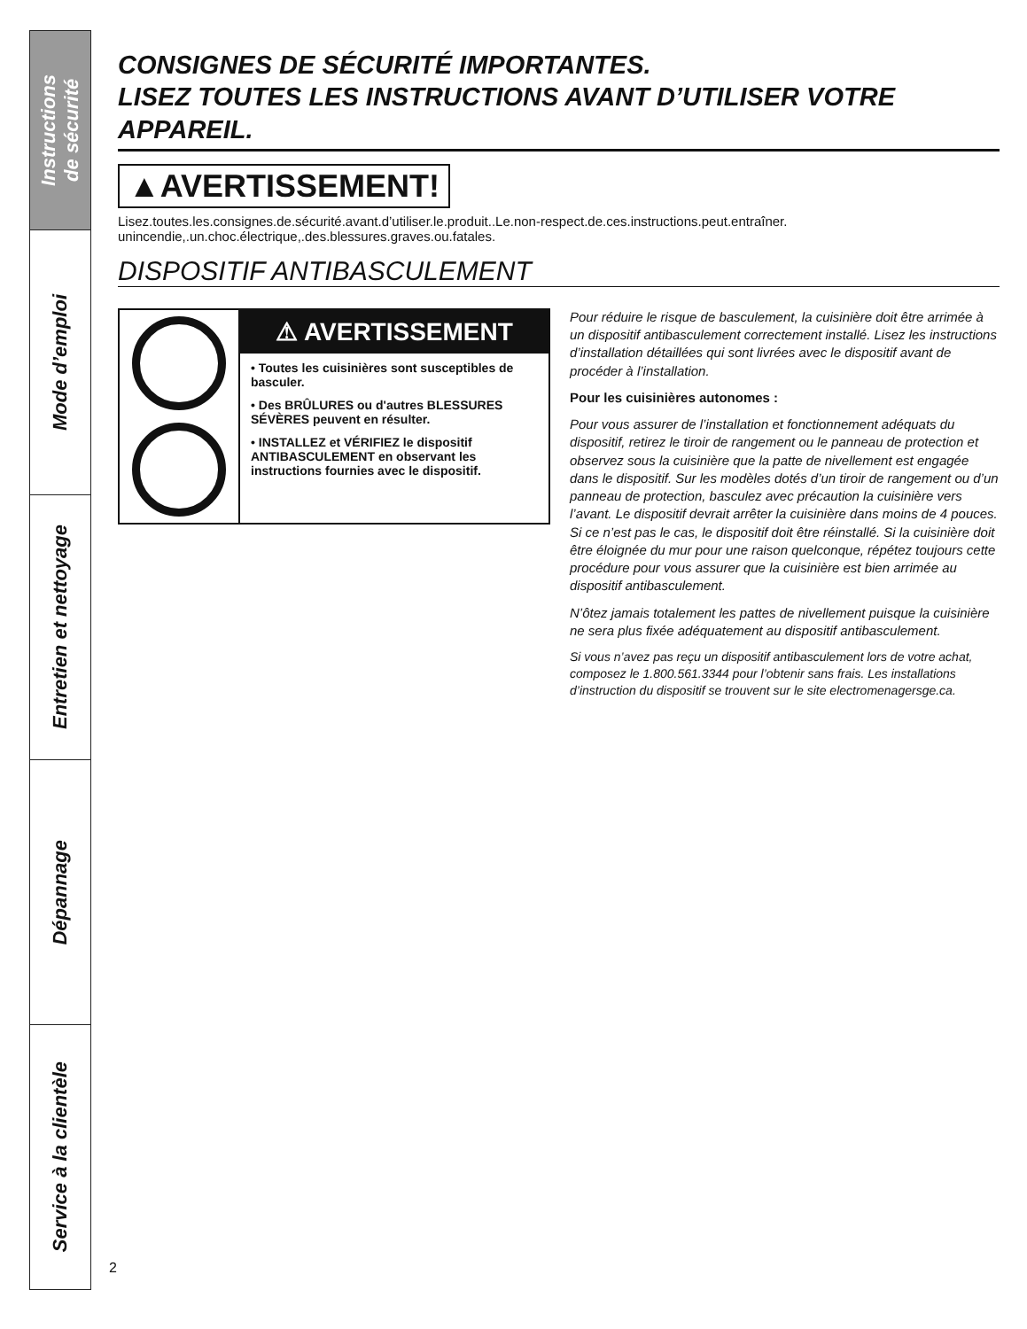Instructions
de sécurité
Mode d’emploi
Entretien et nettoyage
Dépannage
Service à la clientèle
CONSIGNES DE SÉCURITÉ IMPORTANTES.
LISEZ TOUTES LES INSTRUCTIONS AVANT D’UTILISER VOTRE APPAREIL.
▲AVERTISSEMENT!
Lisez.toutes.les.consignes.de.sécurité.avant.d’utiliser.le.produit..Le.non-respect.de.ces.instructions.peut.entraîner. unincendie,.un.choc.électrique,.des.blessures.graves.ou.fatales.
DISPOSITIF ANTIBASCULEMENT
⚠ AVERTISSEMENT
• Toutes les cuisinières sont susceptibles de basculer.
• Des BRÛLURES ou d'autres BLESSURES SÉVÈRES peuvent en résulter.
• INSTALLEZ et VÉRIFIEZ le dispositif ANTIBASCULEMENT en observant les instructions fournies avec le dispositif.
Pour réduire le risque de basculement, la cuisinière doit être arrimée à un dispositif antibasculement correctement installé. Lisez les instructions d’installation détaillées qui sont livrées avec le dispositif avant de procéder à l’installation.
Pour les cuisinières autonomes :
Pour vous assurer de l’installation et fonctionnement adéquats du dispositif, retirez le tiroir de rangement ou le panneau de protection et observez sous la cuisinière que la patte de nivellement est engagée dans le dispositif. Sur les modèles dotés d’un tiroir de rangement ou d’un panneau de protection, basculez avec précaution la cuisinière vers l’avant. Le dispositif devrait arrêter la cuisinière dans moins de 4 pouces. Si ce n’est pas le cas, le dispositif doit être réinstallé. Si la cuisinière doit être éloignée du mur pour une raison quelconque, répétez toujours cette procédure pour vous assurer que la cuisinière est bien arrimée au dispositif antibasculement.
N’ôtez jamais totalement les pattes de nivellement puisque la cuisinière ne sera plus fixée adéquatement au dispositif antibasculement.
Si vous n’avez pas reçu un dispositif antibasculement lors de votre achat, composez le 1.800.561.3344 pour l’obtenir sans frais. Les installations d’instruction du dispositif se trouvent sur le site electromenagersge.ca.
2